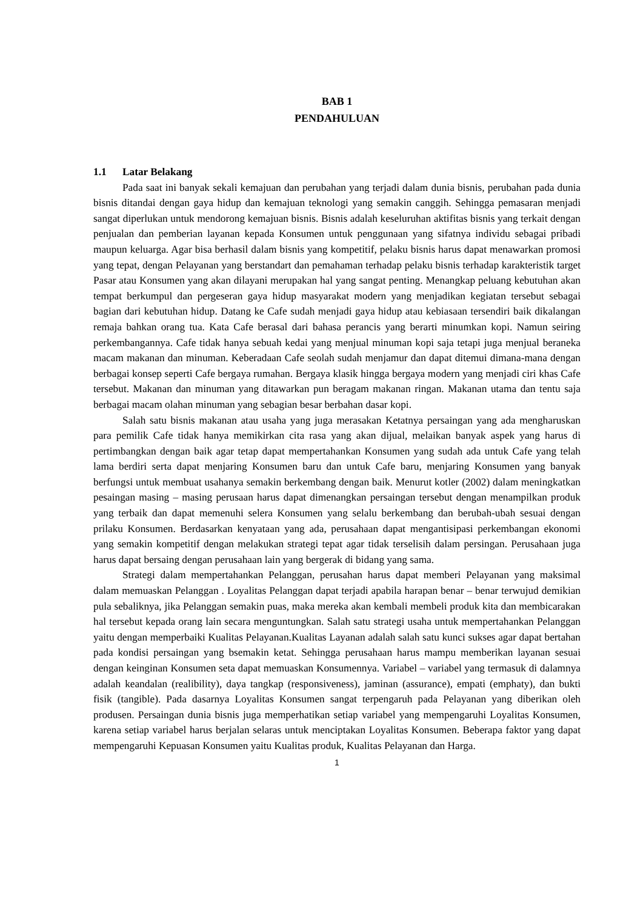BAB 1
PENDAHULUAN
1.1 Latar Belakang
Pada saat ini banyak sekali kemajuan dan perubahan yang terjadi dalam dunia bisnis, perubahan pada dunia bisnis ditandai dengan gaya hidup dan kemajuan teknologi yang semakin canggih. Sehingga pemasaran menjadi sangat diperlukan untuk mendorong kemajuan bisnis. Bisnis adalah keseluruhan aktifitas bisnis yang terkait dengan penjualan dan pemberian layanan kepada Konsumen untuk penggunaan yang sifatnya individu sebagai pribadi maupun keluarga. Agar bisa berhasil dalam bisnis yang kompetitif, pelaku bisnis harus dapat menawarkan promosi yang tepat, dengan Pelayanan yang berstandart dan pemahaman terhadap pelaku bisnis terhadap karakteristik target Pasar atau Konsumen yang akan dilayani merupakan hal yang sangat penting. Menangkap peluang kebutuhan akan tempat berkumpul dan pergeseran gaya hidup masyarakat modern yang menjadikan kegiatan tersebut sebagai bagian dari kebutuhan hidup. Datang ke Cafe sudah menjadi gaya hidup atau kebiasaan tersendiri baik dikalangan remaja bahkan orang tua. Kata Cafe berasal dari bahasa perancis yang berarti minumkan kopi. Namun seiring perkembangannya. Cafe tidak hanya sebuah kedai yang menjual minuman kopi saja tetapi juga menjual beraneka macam makanan dan minuman. Keberadaan Cafe seolah sudah menjamur dan dapat ditemui dimana-mana dengan berbagai konsep seperti Cafe bergaya rumahan. Bergaya klasik hingga bergaya modern yang menjadi ciri khas Cafe tersebut. Makanan dan minuman yang ditawarkan pun beragam makanan ringan. Makanan utama dan tentu saja berbagai macam olahan minuman yang sebagian besar berbahan dasar kopi.
Salah satu bisnis makanan atau usaha yang juga merasakan Ketatnya persaingan yang ada mengharuskan para pemilik Cafe tidak hanya memikirkan cita rasa yang akan dijual, melaikan banyak aspek yang harus di pertimbangkan dengan baik agar tetap dapat mempertahankan Konsumen yang sudah ada untuk Cafe yang telah lama berdiri serta dapat menjaring Konsumen baru dan untuk Cafe baru, menjaring Konsumen yang banyak berfungsi untuk membuat usahanya semakin berkembang dengan baik. Menurut kotler (2002) dalam meningkatkan pesaingan masing – masing perusaan harus dapat dimenangkan persaingan tersebut dengan menampilkan produk yang terbaik dan dapat memenuhi selera Konsumen yang selalu berkembang dan berubah-ubah sesuai dengan prilaku Konsumen. Berdasarkan kenyataan yang ada, perusahaan dapat mengantisipasi perkembangan ekonomi yang semakin kompetitif dengan melakukan strategi tepat agar tidak terselisih dalam persingan. Perusahaan juga harus dapat bersaing dengan perusahaan lain yang bergerak di bidang yang sama.
Strategi dalam mempertahankan Pelanggan, perusahan harus dapat memberi Pelayanan yang maksimal dalam memuaskan Pelanggan . Loyalitas Pelanggan dapat terjadi apabila harapan benar – benar terwujud demikian pula sebaliknya, jika Pelanggan semakin puas, maka mereka akan kembali membeli produk kita dan membicarakan hal tersebut kepada orang lain secara menguntungkan. Salah satu strategi usaha untuk mempertahankan Pelanggan yaitu dengan memperbaiki Kualitas Pelayanan.Kualitas Layanan adalah salah satu kunci sukses agar dapat bertahan pada kondisi persaingan yang bsemakin ketat. Sehingga perusahaan harus mampu memberikan layanan sesuai dengan keinginan Konsumen seta dapat memuaskan Konsumennya. Variabel – variabel yang termasuk di dalamnya adalah keandalan (realibility), daya tangkap (responsiveness), jaminan (assurance), empati (emphaty), dan bukti fisik (tangible). Pada dasarnya Loyalitas Konsumen sangat terpengaruh pada Pelayanan yang diberikan oleh produsen. Persaingan dunia bisnis juga memperhatikan setiap variabel yang mempengaruhi Loyalitas Konsumen, karena setiap variabel harus berjalan selaras untuk menciptakan Loyalitas Konsumen. Beberapa faktor yang dapat mempengaruhi Kepuasan Konsumen yaitu Kualitas produk, Kualitas Pelayanan dan Harga.
1